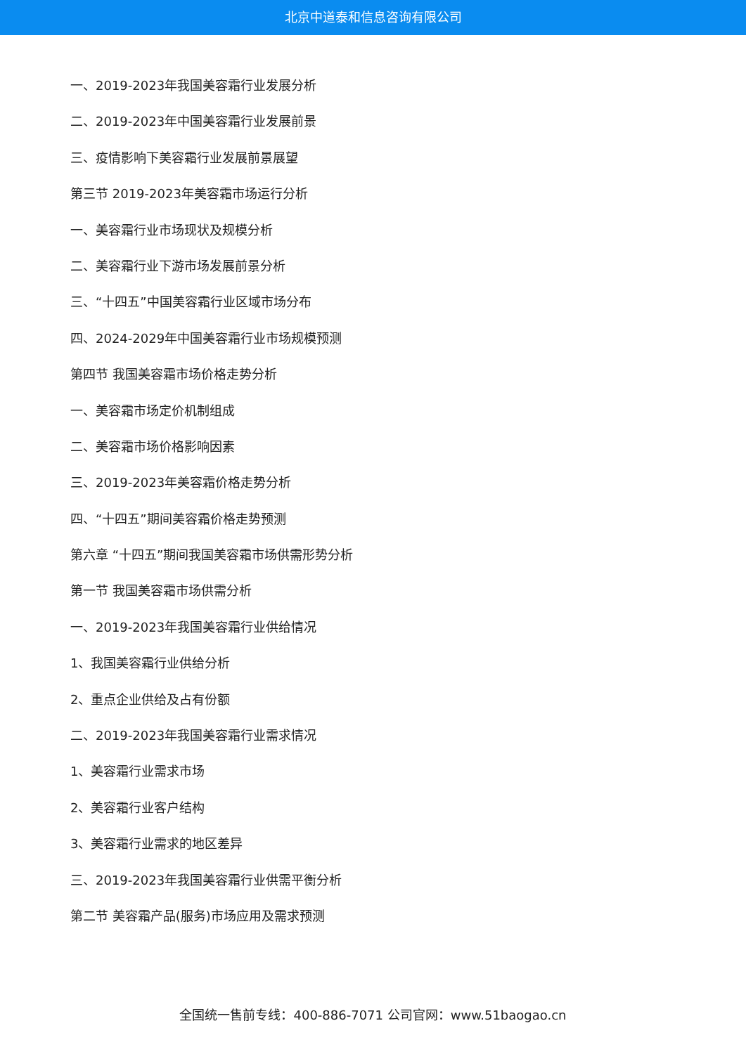北京中道泰和信息咨询有限公司
一、2019-2023年我国美容霜行业发展分析
二、2019-2023年中国美容霜行业发展前景
三、疫情影响下美容霜行业发展前景展望
第三节 2019-2023年美容霜市场运行分析
一、美容霜行业市场现状及规模分析
二、美容霜行业下游市场发展前景分析
三、“十四五”中国美容霜行业区域市场分布
四、2024-2029年中国美容霜行业市场规模预测
第四节 我国美容霜市场价格走势分析
一、美容霜市场定价机制组成
二、美容霜市场价格影响因素
三、2019-2023年美容霜价格走势分析
四、“十四五”期间美容霜价格走势预测
第六章 “十四五”期间我国美容霜市场供需形势分析
第一节 我国美容霜市场供需分析
一、2019-2023年我国美容霜行业供给情况
1、我国美容霜行业供给分析
2、重点企业供给及占有份额
二、2019-2023年我国美容霜行业需求情况
1、美容霜行业需求市场
2、美容霜行业客户结构
3、美容霜行业需求的地区差异
三、2019-2023年我国美容霜行业供需平衡分析
第二节 美容霜产品(服务)市场应用及需求预测
全国统一售前专线：400-886-7071 公司官网：www.51baogao.cn